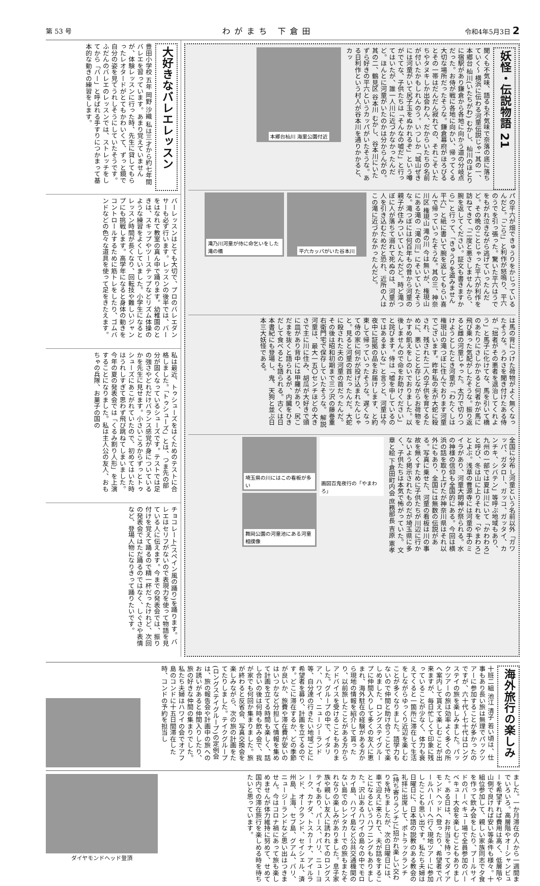第 53 号 わがまち 下倉田 令和4年5月3日 2
妖怪・伝説物語 21
聞くも不気味、語るも不気味で奈落の底に落ちていく〜 横浜に伝わる河童伝説じゃ! 其の一、本郷台 杣川(いたちがわ) むかし、杣川のほとりに宿駅があり鎌倉から各地に向かう道の分岐点だった。お侍が戦に各地に向かい、帰ってくる大切な場所だったそうな。鎌倉幕府がほろびるとその一帯はだんだん寂れての、それこそいたちやタヌキしか出会わん、だからいたちの名前が付いたかもしれんのう。いつしか「城山ぜきには河童がいて尻子玉をぬかれるぞ」という噂がでてな、子供たちは「そんなの嘘だ」と行ってはいたが、誰一人川に近づかなかったんだど。ほんとに河童がいたのかは分からんがの。其の二、鶴見区 谷本川 むかし、谷本川にいたずら好きの平六というカッパがいたそうな。ある日利作という村人が谷本川を通りかかると、カッ
本郷台杣川 海里公園付近
パの平六が畑できゅうりをかじっているんだと。「こら!」と利作が怒鳴り、平六のうでを引っ張った。驚いた平六はうでをもがれ泣きながら逃げていったんだど。その晩のことじゃった平六が利作を訪ねてきて「二度と悪さしませんから、腕を返してください。証文も書きますから」と行って、「きゅうりを盗みません 平六」と紙に書いて腕を返してもらい喜んで帰っていったそうな。其の三、神奈川区 権現山 滝の川 今は無いが、権現山にある滝の「滝の川」にそいていたそうな。滝つぼには何百年もの昔から河童の親子が住みついていたんだど。時ど滝つぼに人が落ちて溺れて死ぬのは、河童が人を引き込むためだと恐れ、近所の人はこの滝に近づかなかったんだど。
平六カッパがいた谷本川 滝乃川河童が侍に命乞いをした滝の橋
は馬の背につけた荷物がよく無くなったそうな。うわさを聞き付けたある侍が「拙者がその悪者を退治してくれよう」と馬子に化けてな、馬を引いて橋のあたりにさしかかると何者かが馬に飛び乗った気配がしたそうな。振り返ると雌の河童じゃった。太刀で切りつけようとしたとき河童が「わたくしは権現山の滝つぼに住んでおります河童でございます。昨年私の夫が大蛇に殺され、残された二人の子供を育てるために、悪いことと存じながらお荷物をかすめ飢えをしのいでおりました。以後しませんので命をお助けください」と詫びます。侍は「嘘を申しているのではあるまいな」と言うと、河童は今夜中に証拠の品をお届けします、と約束して帰っていったそうな。遅くなって侍の家に何かが投げ込まれたんじゃと。見ると河童の首だったんだ。大蛇に殺された夫の河童の首だったんだ。その後は昭和初期まで三ツ沢の藤巻重右衛門宅で保存していたそうな。 解説 河童は、最大一五〇センチほどの大きさで主に川に住み、胡瓜が大好きで頭に皿があり背中には甲羅があり、尻こだまを抜くと語られるが、内臓をひきだして食べるとも語られる。古くは日本書紀にも登場し、鬼、天狗と並ぶ日本三大妖怪である。
全国に分布し河童という名前以外「ガワッパ、ガタロー、ガッコ、ガッタイ、カンチキ、シバテン」等呼ぶ地域もあり、九州の一部では夏は川にいて「かわわろ」と呼び、冬は山に上りそれを「やまわろ」とよぶ。浅草の曹源寺には河童の手のミイラがあり、河童大明神が祭られる。水の神様の信仰も全国的にある。今回は横浜の話を取り上げたが神奈川県はそれ以外にもあり、全国には無数の伝説がある。写真に乗せた、河童の看板は川の事故を無くすために子供たちが川辺に行かないよう掲示されたものだが埼玉県に多く、子供たちは本気で怖がっていた。 文章と絵 下倉田町内会 庶務部長 吉原 憲孝
画図百鬼夜行の「やまわろ」
埼玉県の川にはこの看板が多い
舞岡公園の河童池にある河童相撲像
大好きなバレエレッスン
豊田小学校 五年 岡野 沙織 私は三才から約七年間バレエを習っています。あまり覚えていませんが、体験レッスンに行った時、先生に貸してもらったレオタードがとてもかわいくて、ずっと鏡で自分の姿を見てうれしそうにしていたそうです。ふだんのバレエのレッスンでは、ストレッチをしてから「バー」と呼ばれる手すりにつかまって基本的な動きの練習をします。
バーレッスンはとても大切で、プロのバレエダンサーも必ず行います。レッスンの後半では、バーをはなれて教室の真ん中で踊ります。幼稚園のときは、スキップやツーステップなどリズム体操のような練習をよくしていました。小学生になるとレッスン時間が長くなり、回転技や難しいジャンプにも挑戦します。高学年になると身体の動きをコントロールするために筋トレをしたり、ゴムバンドなどの色々な道具を使って足をきたえます。
私は最近、トゥシューズをはくためのテストに合格しました。「トゥシューズ」とは、つま先の部分が固くなっているシューズです。テストでは足の強さやどれだけバランス感覚が身についているかを先生に見せます。小さいころからずっとトゥシューズにあこがれていたので、初めてはいた時はうれしすぎて思わず飛び跳ねてしまいました。今年の夏の発表会では「くるみ割り人形」を上演することになりました。私は主人公の友人、おもちゃの兵隊、お菓子の国の
チョコレート(スペイン風の踊り)を踊ります。バレエはセリフがないので表現力を使って物語を見ている人に伝えます。今までの発表会では、振り付けを覚えて踊るので精一杯だったけれど、次回の発表会ではただ踊るのではなく、しぐさや表情など、登場人物になりきって踊りたいです。
海外旅行の楽しみ
十班二組 池江 清子 若い頃は、仕事もあり長い旅は無理でパックツアーに参加することが多かったのですが、六十代〜七十代はロングステイの旅を楽しみました。パックツアーの旅は効率よく多くの所へ案内して貰えて楽しむことが出来ますが、毎日忙しくて印象に残っていることが少なく、体力も衰えてくると一箇所に滞在して生活をしながらゆっくり近辺を楽しむことが多くなりました。語学力もないので仲間と助け合うことで楽しめました。ロングステイグループに仲間入りして多くの友人に恵まれ、海外駐在の経験がある方から現地の情報を紹介して貰ったり、以前旅したことがある方からアドバイスを受けることもありました。グループの中で、イタリア、ハワイ、ニュージーランド等、自分達の行きたい地域ごとに希望者を募り、計画を立てるのです。どこに滞在するか、どの季節が良いか、旅費や滞在費が安いのはいつかなど分担して情報を集めて計画を立てる時間も楽しく、話し合いの後は何時も飲み会で、我が家でも何回か集まりました。旅が終わると反省会、写真交換会を楽しみながら、次の旅の計画をたてたりしました。テイクグループ(ロングステイグループ)の定例会は、旅の報告会や計画中の旅へのお誘いがあると仲間入りしたり、旅の好きな仲間の集まりでした。私たち夫婦はハワイの会でオアフ島のコンドに十五日間滞在した時、コンドの予約を担当し
ました。一か月滞在の人から一週間までいろいろ。高層階やオーシャンビューを希望すれば費用は高く、低層階や山側で良ければ安い等条件も様々。十組位参加して、親しい家族同志で夕食を作って飲み会をしたり、プールサイドのバーベキュー場で全員参加のバーベキュー大会を楽しむこともありました。ある日は、お弁当を持ってダイアモンドヘッドへ登ったり、希望者でパールハーバーへ行く現地ツアーに参加したことも思い出です。私たち夫婦は日曜日に、日本語の説教のある教会の礼拝に出席して、ポトラックランチ(持ち寄りランチ)に招かれ楽しい交わりを持ちましたが、次の日曜日には、車で迎えに来られて、夫が話をすることになるというハプニングもありました。沢山あるハワイの島々の中でモロカイ島、ハワイ島など公共交通機関のない島でのレンタカーでの旅もまたそれなりの楽しみがありました。息子家族や親しい友人に誘われてのロングステイもあり、パース、パリ、ニューヨーク、カナダ、トスカーナ、アイルランド、オークランド、セイシェル、済州島、上海、セブ島、グアム、バリ、ニュージーランドなど思い出はつきません。今はコロナ禍にあって旅も楽しめませんが体力維持に努めて、せめて国内での滞在旅行を楽しめる時を待ちたいと思っています。
ダイヤモンドヘッド登頂